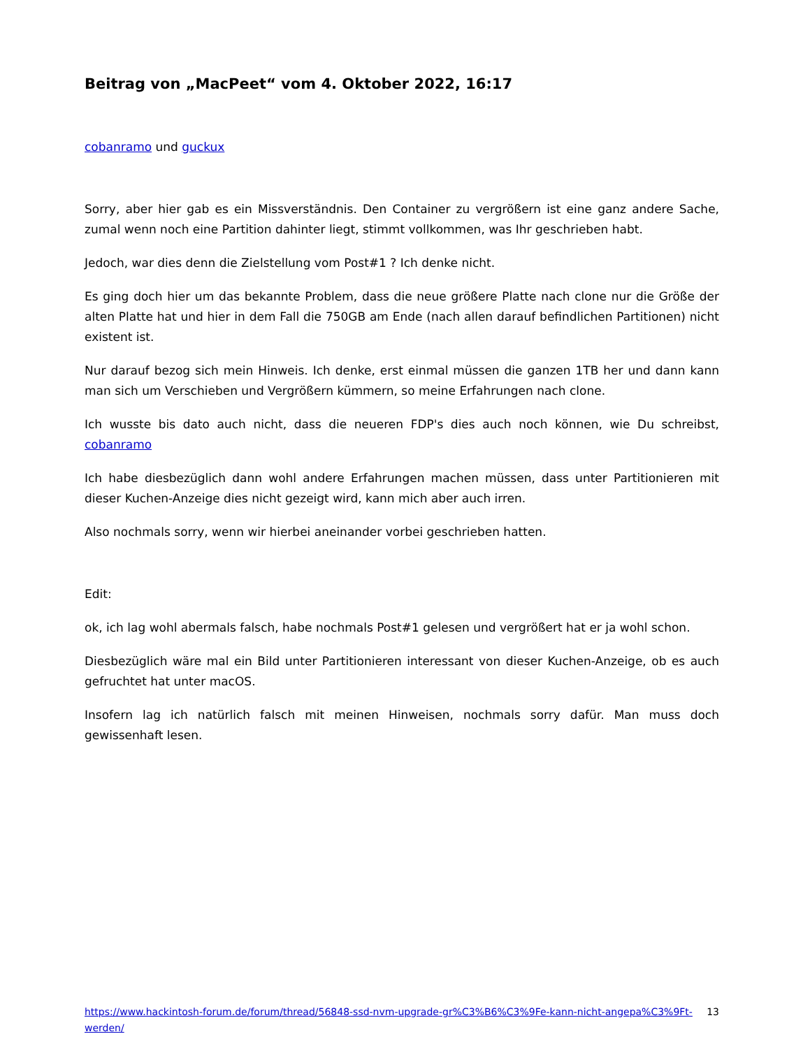Beitrag von „MacPeet“ vom 4. Oktober 2022, 16:17
cobanramo und guckux
Sorry, aber hier gab es ein Missverständnis. Den Container zu vergrößern ist eine ganz andere Sache, zumal wenn noch eine Partition dahinter liegt, stimmt vollkommen, was Ihr geschrieben habt.
Jedoch, war dies denn die Zielstellung vom Post#1 ? Ich denke nicht.
Es ging doch hier um das bekannte Problem, dass die neue größere Platte nach clone nur die Größe der alten Platte hat und hier in dem Fall die 750GB am Ende (nach allen darauf befindlichen Partitionen) nicht existent ist.
Nur darauf bezog sich mein Hinweis. Ich denke, erst einmal müssen die ganzen 1TB her und dann kann man sich um Verschieben und Vergrößern kümmern, so meine Erfahrungen nach clone.
Ich wusste bis dato auch nicht, dass die neueren FDP's dies auch noch können, wie Du schreibst, cobanramo
Ich habe diesbezüglich dann wohl andere Erfahrungen machen müssen, dass unter Partitionieren mit dieser Kuchen-Anzeige dies nicht gezeigt wird, kann mich aber auch irren.
Also nochmals sorry, wenn wir hierbei aneinander vorbei geschrieben hatten.
Edit:
ok, ich lag wohl abermals falsch, habe nochmals Post#1 gelesen und vergrößert hat er ja wohl schon.
Diesbezüglich wäre mal ein Bild unter Partitionieren interessant von dieser Kuchen-Anzeige, ob es auch gefruchtet hat unter macOS.
Insofern lag ich natürlich falsch mit meinen Hinweisen, nochmals sorry dafür. Man muss doch gewissenhaft lesen.
https://www.hackintosh-forum.de/forum/thread/56848-ssd-nvm-upgrade-gr%C3%B6%C3%9Fe-kann-nicht-angepa%C3%9Ft-werden/ 13